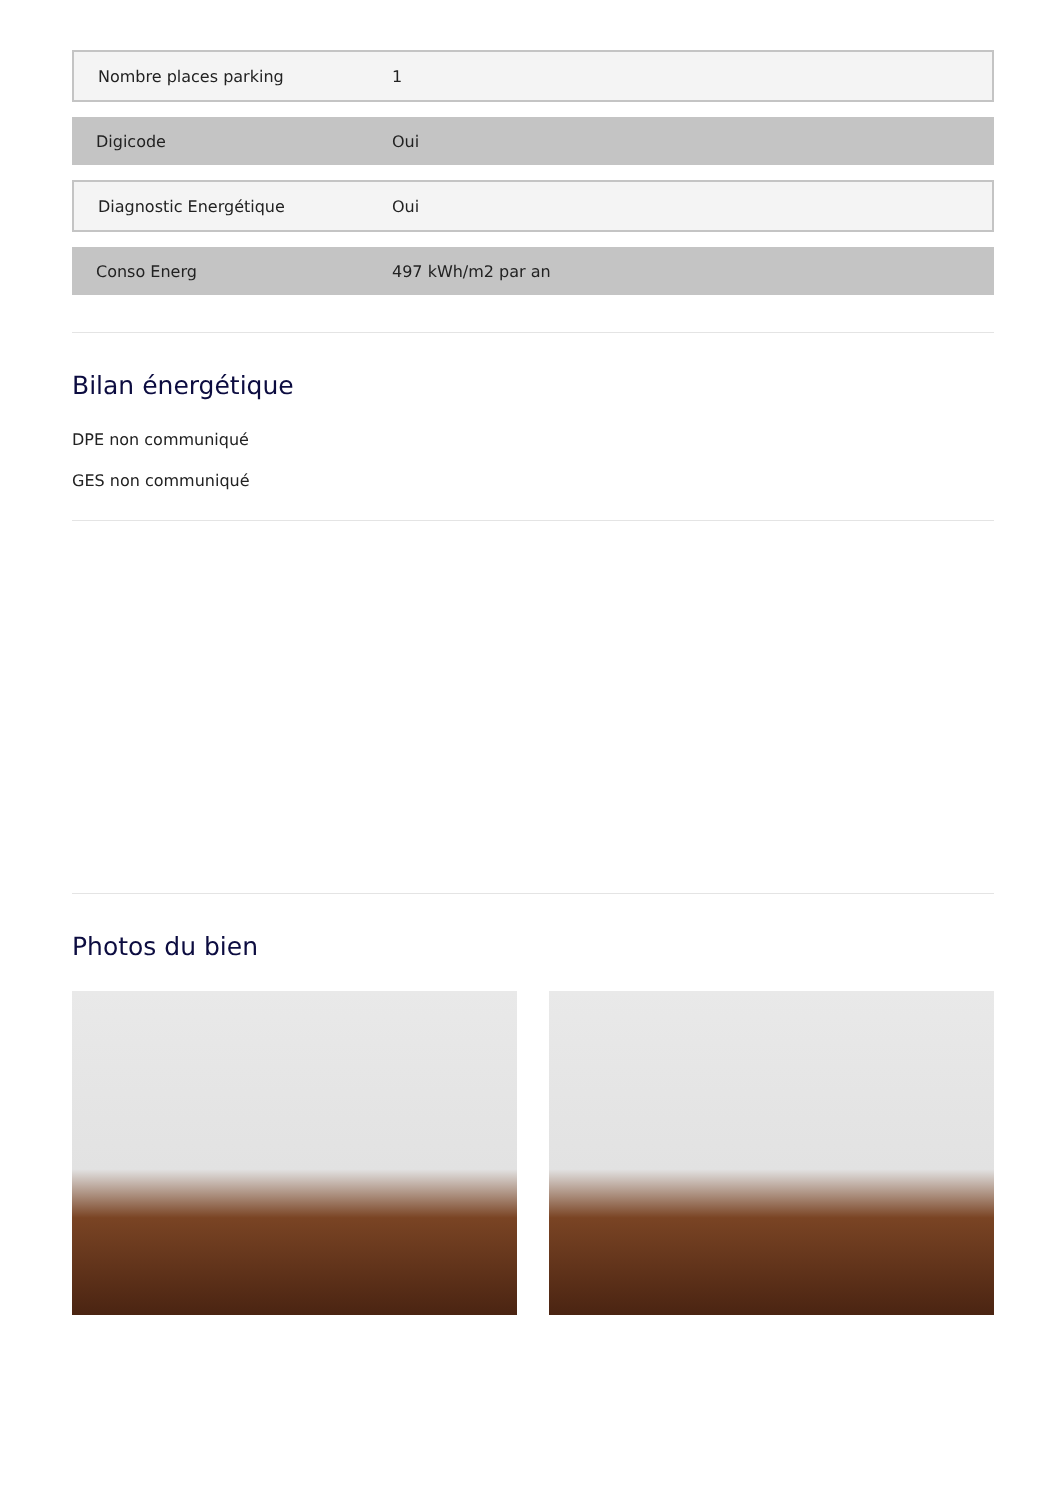| Nombre places parking | 1 |
| Digicode | Oui |
| Diagnostic Energétique | Oui |
| Conso Energ | 497 kWh/m2 par an |
Bilan énergétique
DPE non communiqué
GES non communiqué
Photos du bien